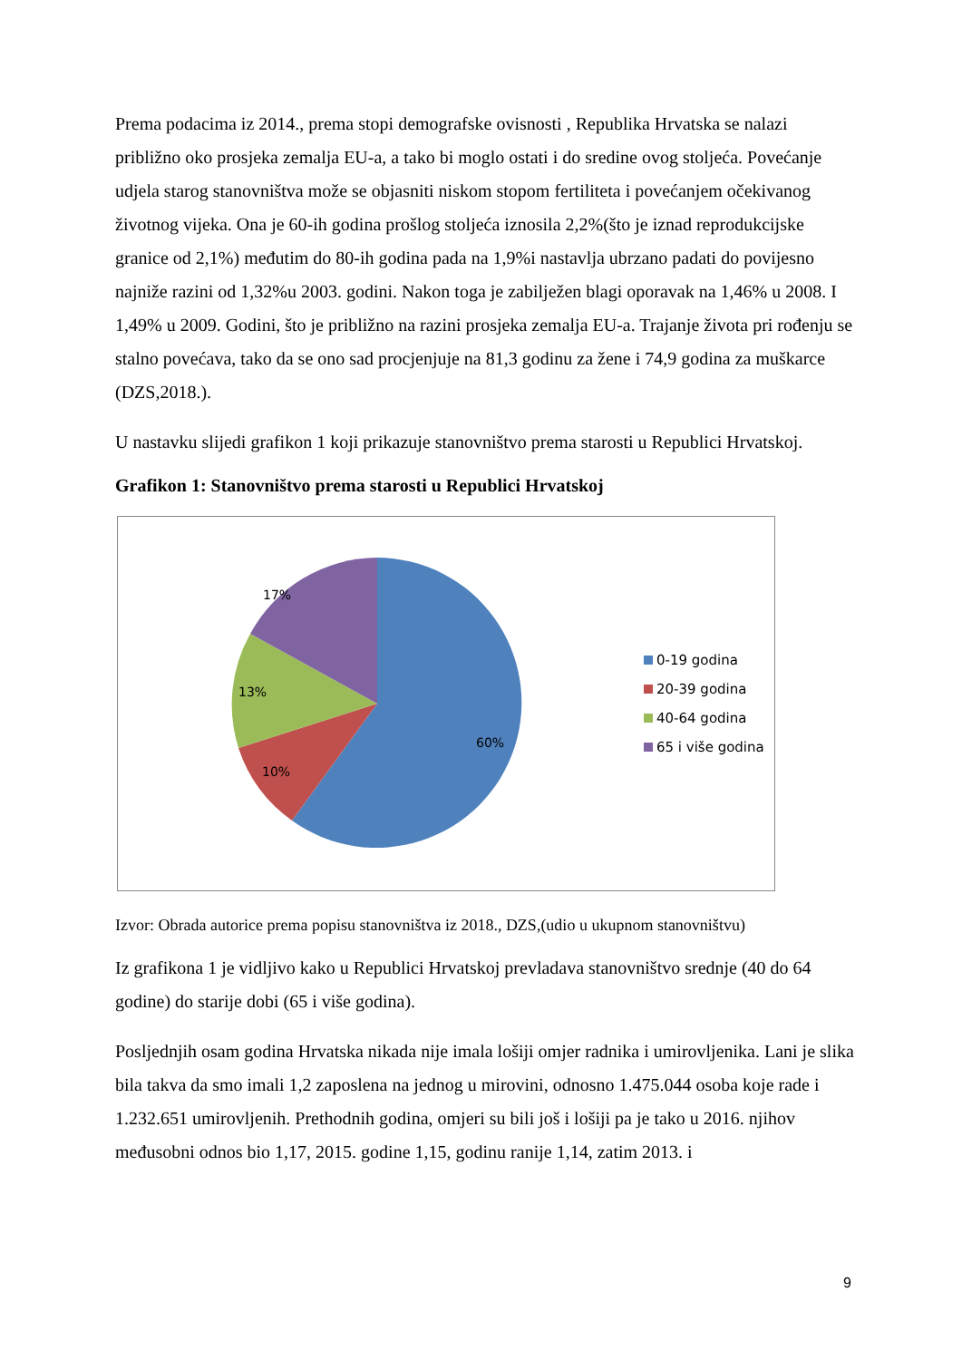Prema podacima iz 2014., prema stopi demografske ovisnosti , Republika Hrvatska se nalazi približno oko prosjeka zemalja EU-a, a tako bi moglo ostati i do sredine ovog stoljeća. Povećanje udjela starog stanovništva može se objasniti niskom stopom fertiliteta i povećanjem očekivanog životnog vijeka. Ona je 60-ih godina prošlog stoljeća iznosila 2,2%(što je iznad reprodukcijske granice od 2,1%) međutim do 80-ih godina pada na 1,9%i nastavlja ubrzano padati do povijesno najniže razini od 1,32%u 2003. godini. Nakon toga je zabilježen blagi oporavak na 1,46% u 2008. I 1,49% u 2009. Godini, što je približno na razini prosjeka zemalja EU-a. Trajanje života pri rođenju se stalno povećava, tako da se ono sad procjenjuje na 81,3 godinu za žene i 74,9 godina za muškarce (DZS,2018.).
U nastavku slijedi grafikon 1 koji prikazuje stanovništvo prema starosti u Republici Hrvatskoj.
Grafikon 1: Stanovništvo prema starosti u Republici Hrvatskoj
17%
13%
10%
60%
0-19 godina
20-39 godina
40-64 godina
65 i više godina
Izvor: Obrada autorice prema popisu stanovništva iz 2018., DZS,(udio u ukupnom stanovništvu)
Iz grafikona 1 je vidljivo kako u Republici Hrvatskoj prevladava stanovništvo srednje (40 do 64 godine) do starije dobi (65 i više godina).
Posljednjih osam godina Hrvatska nikada nije imala lošiji omjer radnika i umirovljenika. Lani je slika bila takva da smo imali 1,2 zaposlena na jednog u mirovini, odnosno 1.475.044 osoba koje rade i 1.232.651 umirovljenih. Prethodnih godina, omjeri su bili još i lošiji pa je tako u 2016. njihov međusobni odnos bio 1,17, 2015. godine 1,15, godinu ranije 1,14, zatim 2013. i
9